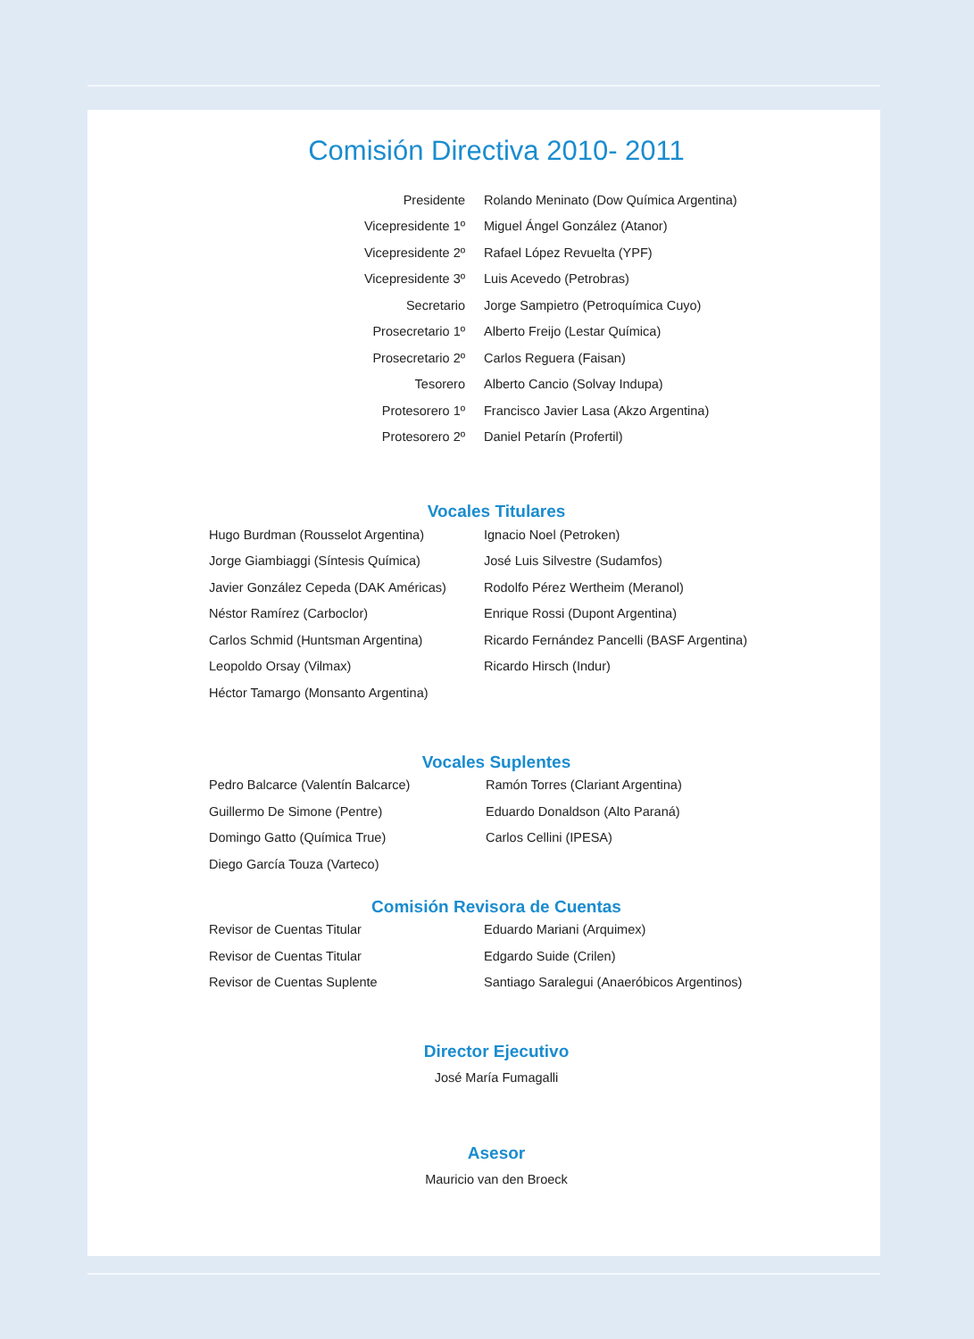Comisión Directiva 2010- 2011
| Presidente | Rolando Meninato (Dow Química Argentina) |
| Vicepresidente 1º | Miguel Ángel González (Atanor) |
| Vicepresidente 2º | Rafael López Revuelta (YPF) |
| Vicepresidente 3º | Luis Acevedo (Petrobras) |
| Secretario | Jorge Sampietro (Petroquímica Cuyo) |
| Prosecretario 1º | Alberto Freijo (Lestar Química) |
| Prosecretario 2º | Carlos Reguera (Faisan) |
| Tesorero | Alberto Cancio (Solvay Indupa) |
| Protesorero 1º | Francisco Javier Lasa (Akzo Argentina) |
| Protesorero 2º | Daniel Petarín (Profertil) |
Vocales Titulares
| Hugo Burdman (Rousselot Argentina) | Ignacio Noel (Petroken) |
| Jorge Giambiaggi (Síntesis Química) | José Luis Silvestre (Sudamfos) |
| Javier González Cepeda (DAK Américas) | Rodolfo Pérez Wertheim (Meranol) |
| Néstor Ramírez (Carboclor) | Enrique Rossi (Dupont Argentina) |
| Carlos Schmid (Huntsman Argentina) | Ricardo Fernández Pancelli (BASF Argentina) |
| Leopoldo Orsay (Vilmax) | Ricardo Hirsch (Indur) |
| Héctor Tamargo (Monsanto Argentina) | |
Vocales Suplentes
| Pedro Balcarce (Valentín Balcarce) | Ramón Torres (Clariant Argentina) |
| Guillermo De Simone (Pentre) | Eduardo Donaldson (Alto Paraná) |
| Domingo Gatto (Química True) | Carlos Cellini (IPESA) |
| Diego García Touza (Varteco) | |
Comisión Revisora de Cuentas
| Revisor de Cuentas Titular | Eduardo Mariani (Arquimex) |
| Revisor de Cuentas Titular | Edgardo Suide (Crilen) |
| Revisor de Cuentas Suplente | Santiago Saralegui (Anaeróbicos Argentinos) |
Director Ejecutivo
José María Fumagalli
Asesor
Mauricio van den Broeck